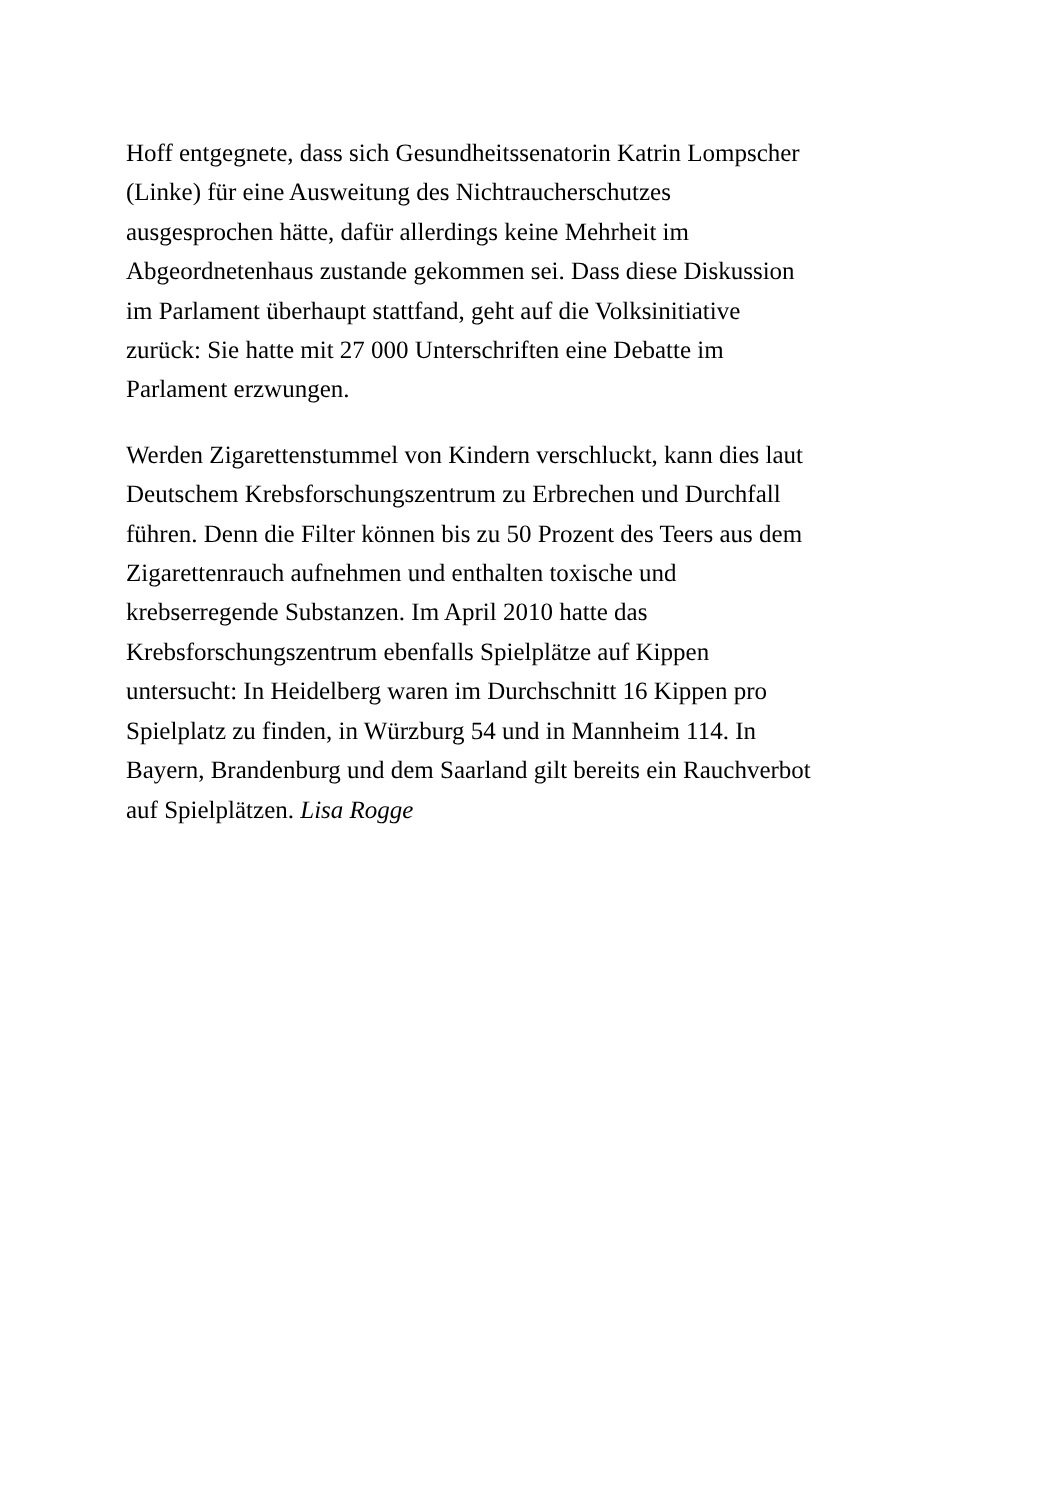Hoff entgegnete, dass sich Gesundheitssenatorin Katrin Lompscher
(Linke) für eine Ausweitung des Nichtraucherschutzes
ausgesprochen hätte, dafür allerdings keine Mehrheit im
Abgeordnetenhaus zustande gekommen sei. Dass diese Diskussion
im Parlament überhaupt stattfand, geht auf die Volksinitiative
zurück: Sie hatte mit 27 000 Unterschriften eine Debatte im
Parlament erzwungen.
Werden Zigarettenstummel von Kindern verschluckt, kann dies laut
Deutschem Krebsforschungszentrum zu Erbrechen und Durchfall
führen. Denn die Filter können bis zu 50 Prozent des Teers aus dem
Zigarettenrauch aufnehmen und enthalten toxische und
krebserregende Substanzen. Im April 2010 hatte das
Krebsforschungszentrum ebenfalls Spielplätze auf Kippen
untersucht: In Heidelberg waren im Durchschnitt 16 Kippen pro
Spielplatz zu finden, in Würzburg 54 und in Mannheim 114. In
Bayern, Brandenburg und dem Saarland gilt bereits ein Rauchverbot
auf Spielplätzen. Lisa Rogge